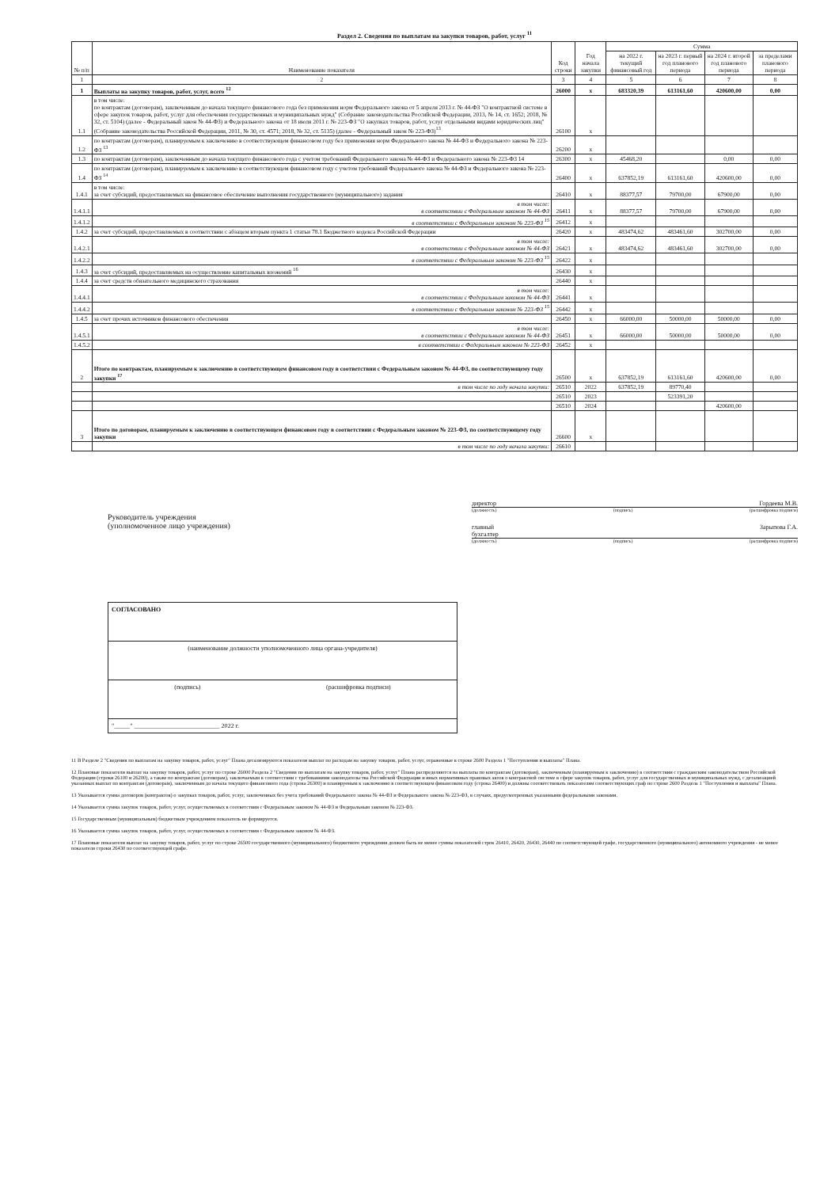Раздел 2. Сведения по выплатам на закупки товаров, работ, услуг <sup>11</sup>
| № п/п | Наименование показателя | Код строки | Год начала закупки | Сумма | | | |
| --- | --- | --- | --- | --- | --- | --- | --- |
| | | | | на 2022 г. текущий финансовый год | на 2023 г. первый год планового периода | на 2024 г. второй год планового периода | за пределами планового периода |
| 1 | 2 | 3 | 4 | 5 | 6 | 7 | 8 |
| 1 | Выплаты на закупку товаров, работ, услуг, всего <sup>12</sup> | 26000 | x | 683320,39 | 613161,60 | 420600,00 | 0,00 |
| 1.1 | в том числе: по контрактам (договорам), заключенным до начала текущего финансового года без применения норм Федерального закона от 5 апреля 2013 г. № 44-ФЗ "О контрактной системе в сфере закупок товаров, работ, услуг для обеспечения государственных и муниципальных нужд" (Собрание законодательства Российской Федерации, 2013, № 14, ст. 1652; 2018, № 32, ст. 5104) (далее - Федеральный закон № 44-ФЗ) и Федерального закона от 18 июля 2011 г. № 223-ФЗ "О закупках товаров, работ, услуг отдельными видами юридических лиц" (Собрание законодательства Российской Федерации, 2011, № 30, ст. 4571; 2018, № 32, ст. 5135) (далее - Федеральный закон № 223-ФЗ)<sup>13</sup> | 26100 | x | | | | |
| 1.2 | по контрактам (договорам), планируемым к заключению в соответствующем финансовом году без применения норм Федерального закона № 44-ФЗ и Федерального закона № 223-ФЗ <sup>13</sup> | 26200 | x | | | | |
| 1.3 | по контрактам (договорам), заключенным до начала текущего финансового года с учетом требований Федерального закона № 44-ФЗ и Федерального закона № 223-ФЗ 14 | 26300 | x | 45468,20 | | 0,00 | 0,00 |
| 1.4 | по контрактам (договорам), планируемым к заключению в соответствующем финансовом году с учетом требований Федерального закона № 44-ФЗ и Федерального закона № 223-ФЗ <sup>14</sup> | 26400 | x | 637852,19 | 613161,60 | 420600,00 | 0,00 |
| 1.4.1 | в том числе: за счет субсидий, предоставляемых на финансовое обеспечение выполнения государственного (муниципального) задания | 26410 | x | 88377,57 | 79700,00 | 67900,00 | 0,00 |
| 1.4.1.1 | в том числе: в соответствии с Федеральным законом № 44-ФЗ | 26411 | x | 88377,57 | 79700,00 | 67900,00 | 0,00 |
| 1.4.1.2 | в соответствии с Федеральным законом № 223-ФЗ <sup>15</sup> | 26412 | x | | | | |
| 1.4.2 | за счет субсидий, предоставляемых в соответствии с абзацем вторым пункта 1 статьи 78.1 Бюджетного кодекса Российской Федерации | 26420 | x | 483474,62 | 483461,60 | 302700,00 | 0,00 |
| 1.4.2.1 | в том числе: в соответствии с Федеральным законом № 44-ФЗ | 26421 | x | 483474,62 | 483461,60 | 302700,00 | 0,00 |
| 1.4.2.2 | в соответствии с Федеральным законом № 223-ФЗ <sup>15</sup> | 26422 | x | | | | |
| 1.4.3 | за счет субсидий, предоставляемых на осуществление капитальных вложений <sup>16</sup> | 26430 | x | | | | |
| 1.4.4 | за счет средств обязательного медицинского страхования | 26440 | x | | | | |
| 1.4.4.1 | в том числе: в соответствии с Федеральным законом № 44-ФЗ | 26441 | x | | | | |
| 1.4.4.2 | в соответствии с Федеральным законом № 223-ФЗ <sup>15</sup> | 26442 | x | | | | |
| 1.4.5 | за счет прочих источников финансового обеспечения | 26450 | x | 66000,00 | 50000,00 | 50000,00 | 0,00 |
| 1.4.5.1 | в том числе: в соответствии с Федеральным законом № 44-ФЗ | 26451 | x | 66000,00 | 50000,00 | 50000,00 | 0,00 |
| 1.4.5.2 | в соответствии с Федеральным законом № 223-ФЗ | 26452 | x | | | | |
| 2 | Итого по контрактам, планируемым к заключению в соответствующем финансовом году в соответствии с Федеральным законом № 44-ФЗ, по соответствующему году закупки <sup>17</sup> | 26500 | x | 637852,19 | 613161,60 | 420600,00 | 0,00 |
| | в том числе по году начала закупки: | 26510 | 2022 | 637852,19 | 89770,40 | | |
| | | 26510 | 2023 | | 523391,20 | | |
| | | 26510 | 2024 | | | 420600,00 | |
| 3 | Итого по договорам, планируемым к заключению в соответствующем финансовом году в соответствии с Федеральным законом № 223-ФЗ, по соответствующему году закупки | 26600 | x | | | | |
| | в том числе по году начала закупки: | 26610 | | | | | |
Руководитель учреждения
(уполномоченное лицо учреждения)
директор Гордеева М.В.
(должность) (подпись) (расшифровка подписи)
главный
бухгалтер Зарыпова Г.А.
(должность) (подпись) (расшифровка подписи)
СОГЛАСОВАНО
(наименование должности уполномоченного лица органа-учредителя)
(подпись) (расшифровка подписи)
"_____" ___________________________ 2022 г.
11 В Разделе 2 "Сведения по выплатам на закупку товаров, работ, услуг" Плана детализируются показатели выплат по расходам на закупку товаров, работ, услуг, отраженные в строке 2600 Раздела 1 "Поступления и выплаты" Плана.
12 Плановые показатели выплат на закупку товаров, работ, услуг по строке 26000 Раздела 2 "Сведения по выплатам на закупку товаров, работ, услуг" Плана распределяются на выплаты по контрактам (договорам), заключенным (планируемым к заключению) в соответствии с гражданским законодательством Российской Федерации (строки 26100 и 26200), а также по контрактам (договорам), заключаемым в соответствии с требованиями законодательства Российской Федерации и иных нормативных правовых актов о контрактной системе в сфере закупок товаров, работ, услуг для государственных и муниципальных нужд, с детализацией указанных выплат по контрактам (договорам), заключенным до начала текущего финансового года (строка 26300) и планируемым к заключению в соответствующем финансовом году (строка 26400) и должны соответствовать показателям соответствующих граф по строке 2600 Раздела 1 "Поступления и выплаты" Плана.
13 Указывается сумма договоров (контрактов) о закупках товаров, работ, услуг, заключенных без учета требований Федерального закона № 44-ФЗ и Федерального закона № 223-ФЗ, в случаях, предусмотренных указанными федеральными законами.
14 Указывается сумма закупок товаров, работ, услуг, осуществляемых в соответствии с Федеральным законом № 44-ФЗ и Федеральным законом № 223-ФЗ.
15 Государственным (муниципальным) бюджетным учреждением показатель не формируется.
16 Указывается сумма закупок товаров, работ, услуг, осуществляемых в соответствии с Федеральным законом № 44-ФЗ.
17 Плановые показатели выплат на закупку товаров, работ, услуг по строке 26500 государственного (муниципального) бюджетного учреждения должен быть не менее суммы показателей строк 26410, 26420, 26430, 26440 по соответствующей графе, государственного (муниципального) автономного учреждения - не менее показателя строки 26430 по соответствующей графе.